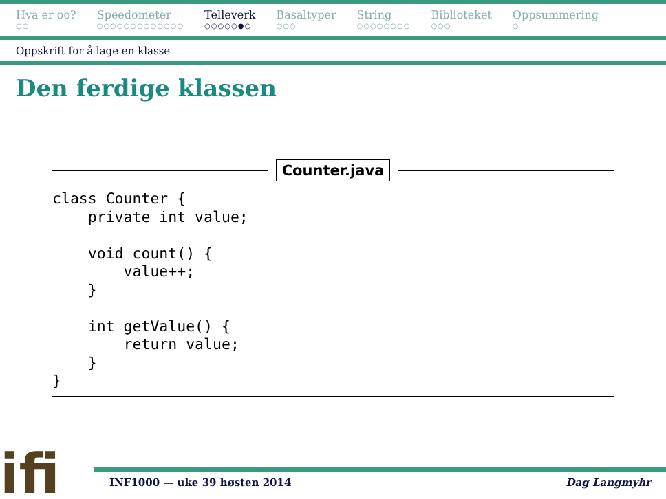Hva er oo?
○○
Speedometer
○○○○○○○○○○○○○
Telleverk
○○○○○●○
Basaltyper
○○○
String
○○○○○○○○
Biblioteket
○○○
Oppsummering
○
Oppskrift for å lage en klasse
Den ferdige klassen
Counter.java
class Counter {
    private int value;

    void count() {
        value++;
    }

    int getValue() {
        return value;
    }
}
ifi INF1000 — uke 39 høsten 2014 Dag Langmyhr